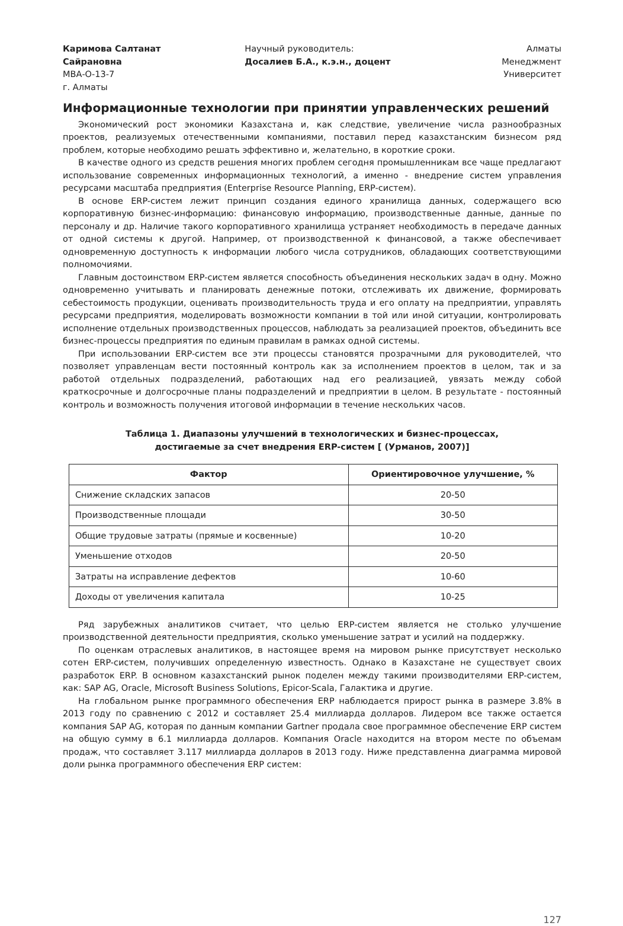Каримова Салтанат Сайрановна
МВА-О-13-7
г. Алматы
Научный руководитель:
Досалиев Б.А., к.э.н., доцент
Алматы
Менеджмент
Университет
Информационные технологии при принятии управленческих решений
Экономический рост экономики Казахстана и, как следствие, увеличение числа разнообразных проектов, реализуемых отечественными компаниями, поставил перед казахстанским бизнесом ряд проблем, которые необходимо решать эффективно и, желательно, в короткие сроки.
В качестве одного из средств решения многих проблем сегодня промышленникам все чаще предлагают использование современных информационных технологий, а именно - внедрение систем управления ресурсами масштаба предприятия (Enterprise Resource Planning, ERP-систем).
В основе ERP-систем лежит принцип создания единого хранилища данных, содержащего всю корпоративную бизнес-информацию: финансовую информацию, производственные данные, данные по персоналу и др. Наличие такого корпоративного хранилища устраняет необходимость в передаче данных от одной системы к другой. Например, от производственной к финансовой, а также обеспечивает одновременную доступность к информации любого числа сотрудников, обладающих соответствующими полномочиями.
Главным достоинством ERP-систем является способность объединения нескольких задач в одну. Можно одновременно учитывать и планировать денежные потоки, отслеживать их движение, формировать себестоимость продукции, оценивать производительность труда и его оплату на предприятии, управлять ресурсами предприятия, моделировать возможности компании в той или иной ситуации, контролировать исполнение отдельных производственных процессов, наблюдать за реализацией проектов, объединить все бизнес-процессы предприятия по единым правилам в рамках одной системы.
При использовании ERP-систем все эти процессы становятся прозрачными для руководителей, что позволяет управленцам вести постоянный контроль как за исполнением проектов в целом, так и за работой отдельных подразделений, работающих над его реализацией, увязать между собой краткосрочные и долгосрочные планы подразделений и предприятии в целом. В результате - постоянный контроль и возможность получения итоговой информации в течение нескольких часов.
Таблица 1. Диапазоны улучшений в технологических и бизнес-процессах, достигаемые за счет внедрения ERP-систем [ (Урманов, 2007)]
| Фактор | Ориентировочное улучшение, % |
| --- | --- |
| Снижение складских запасов | 20-50 |
| Производственные площади | 30-50 |
| Общие трудовые затраты (прямые и косвенные) | 10-20 |
| Уменьшение отходов | 20-50 |
| Затраты на исправление дефектов | 10-60 |
| Доходы от увеличения капитала | 10-25 |
Ряд зарубежных аналитиков считает, что целью ERP-систем является не столько улучшение производственной деятельности предприятия, сколько уменьшение затрат и усилий на поддержку.
По оценкам отраслевых аналитиков, в настоящее время на мировом рынке присутствует несколько сотен ERP-систем, получивших определенную известность. Однако в Казахстане не существует своих разработок ERP. В основном казахстанский рынок поделен между такими производителями ERP-систем, как: SAP AG, Oracle, Microsoft Business Solutions, Epicor-Scala, Галактика и другие.
На глобальном рынке программного обеспечения ERP наблюдается прирост рынка в размере 3.8% в 2013 году по сравнению с 2012 и составляет 25.4 миллиарда долларов. Лидером все также остается компания SAP AG, которая по данным компании Gartner продала свое программное обеспечение ERP систем на общую сумму в 6.1 миллиарда долларов. Компания Oracle находится на втором месте по объемам продаж, что составляет 3.117 миллиарда долларов в 2013 году. Ниже представленна диаграмма мировой доли рынка программного обеспечения ERP систем:
127